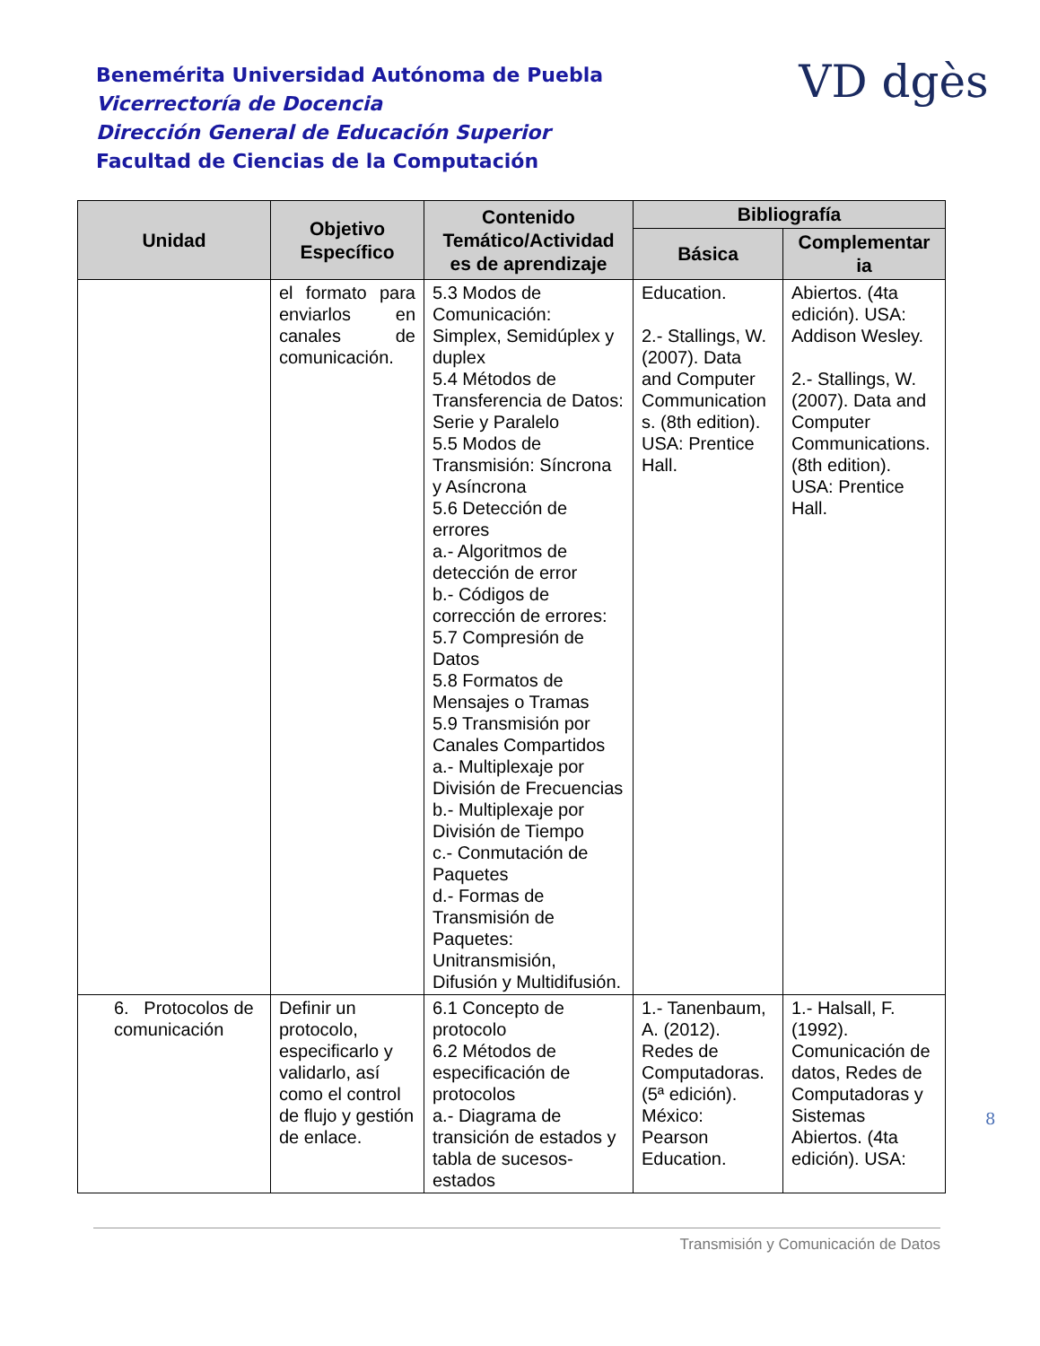Benemérita Universidad Autónoma de Puebla
Vicerrectoría de Docencia
Dirección General de Educación Superior
Facultad de Ciencias de la Computación
VD dgès
| Unidad | Objetivo Específico | Contenido Temático/Actividad es de aprendizaje | Bibliografía | |
| --- | --- | --- | --- | --- |
| | | | Básica | Complementar ia |
| | el formato para enviarlos en canales de comunicación. | 5.3 Modos de Comunicación: Simplex, Semidúplex y duplex 5.4 Métodos de Transferencia de Datos: Serie y Paralelo 5.5 Modos de Transmisión: Síncrona y Asíncrona 5.6 Detección de errores a.- Algoritmos de detección de error b.- Códigos de corrección de errores: 5.7 Compresión de Datos 5.8 Formatos de Mensajes o Tramas 5.9 Transmisión por Canales Compartidos a.- Multiplexaje por División de Frecuencias b.- Multiplexaje por División de Tiempo c.- Conmutación de Paquetes d.- Formas de Transmisión de Paquetes: Unitransmisión, Difusión y Multidifusión. | Education. 2.- Stallings, W. (2007). Data and Computer Communication s. (8th edition). USA: Prentice Hall. | Abiertos. (4ta edición). USA: Addison Wesley. 2.- Stallings, W. (2007). Data and Computer Communications. (8th edition). USA: Prentice Hall. |
| 6. Protocolos de comunicación | Definir un protocolo, especificarlo y validarlo, así como el control de flujo y gestión de enlace. | 6.1 Concepto de protocolo 6.2 Métodos de especificación de protocolos a.- Diagrama de transición de estados y tabla de sucesos-estados | 1.- Tanenbaum, A. (2012). Redes de Computadoras. (5ª edición). México: Pearson Education. | 1.- Halsall, F. (1992). Comunicación de datos, Redes de Computadoras y Sistemas Abiertos. (4ta edición). USA: |
8
Transmisión y Comunicación de Datos